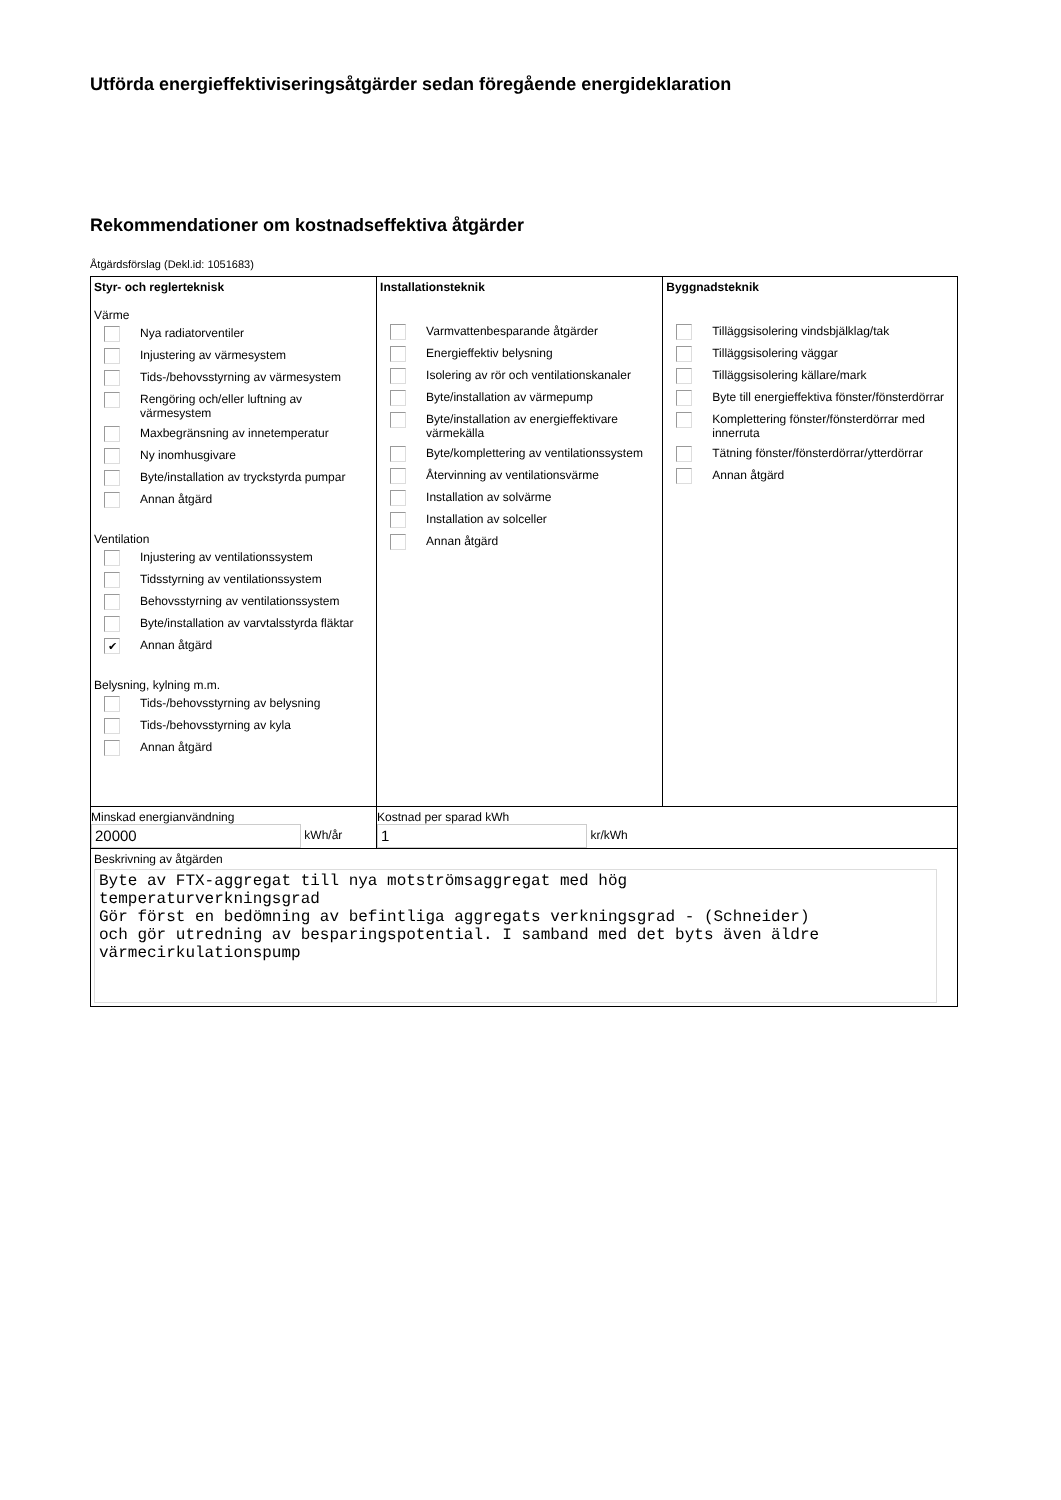Utförda energieffektiviseringsåtgärder sedan föregående energideklaration
Rekommendationer om kostnadseffektiva åtgärder
Åtgärdsförslag (Dekl.id: 1051683)
| Styr- och reglerteknisk Värme Nya radiatorventiler Injustering av värmesystem Tids-/behovsstyrning av värmesystem Rengöring och/eller luftning av värmesystem Maxbegränsning av innetemperatur Ny inomhusgivare Byte/installation av tryckstyrda pumpar Annan åtgärd Ventilation Injustering av ventilationssystem Tidsstyrning av ventilationssystem Behovsstyrning av ventilationssystem Byte/installation av varvtalsstyrda fläktar ✔ Annan åtgärd Belysning, kylning m.m. Tids-/behovsstyrning av belysning Tids-/behovsstyrning av kyla Annan åtgärd | Installationsteknik Varmvattenbesparande åtgärder Energieffektiv belysning Isolering av rör och ventilationskanaler Byte/installation av värmepump Byte/installation av energieffektivare värmekälla Byte/komplettering av ventilationssystem Återvinning av ventilationsvärme Installation av solvärme Installation av solceller Annan åtgärd | Byggnadsteknik Tilläggsisolering vindsbjälklag/tak Tilläggsisolering väggar Tilläggsisolering källare/mark Byte till energieffektiva fönster/fönsterdörrar Komplettering fönster/fönsterdörrar med innerruta Tätning fönster/fönsterdörrar/ytterdörrar Annan åtgärd |
| Minskad energianvändning 20000 kWh/år | Kostnad per sparad kWh 1 kr/kWh | |
| Beskrivning av åtgärden Byte av FTX-aggregat till nya motströmsaggregat med hög temperaturverkningsgrad Gör först en bedömning av befintliga aggregats verkningsgrad - (Schneider) och gör utredning av besparingspotential. I samband med det byts även äldre värmecirkulationspump | | |